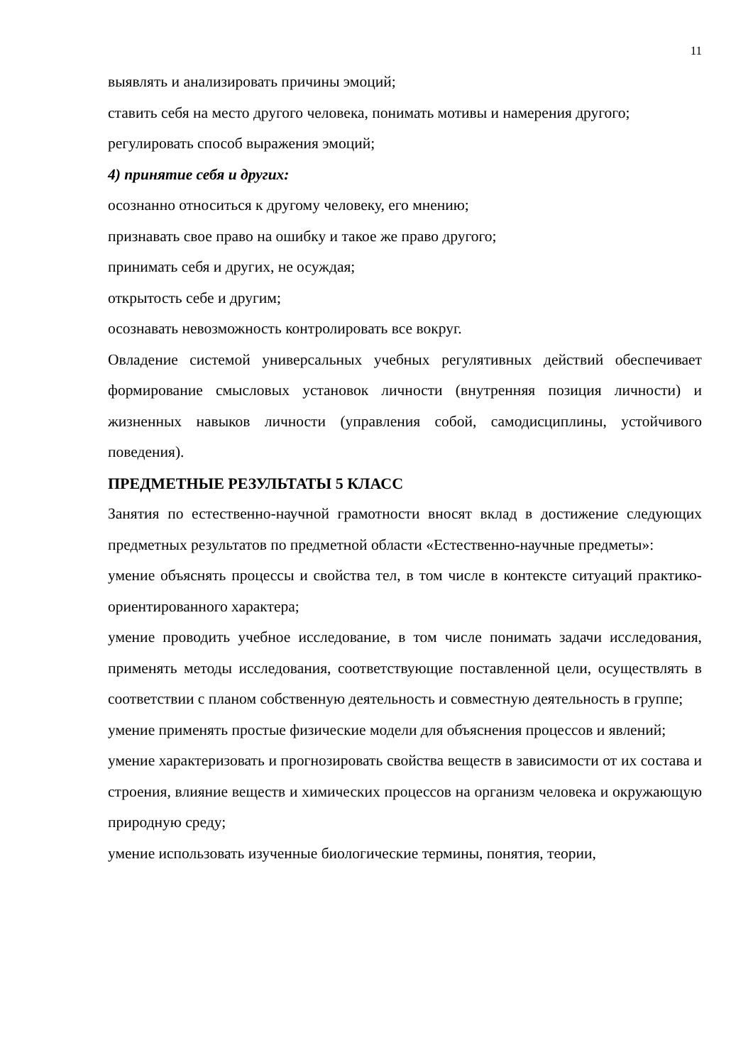11
выявлять и анализировать причины эмоций;
ставить себя на место другого человека, понимать мотивы и намерения другого;
регулировать способ выражения эмоций;
4) принятие себя и других:
осознанно относиться к другому человеку, его мнению;
признавать свое право на ошибку и такое же право другого;
принимать себя и других, не осуждая;
открытость себе и другим;
осознавать невозможность контролировать все вокруг.
Овладение системой универсальных учебных регулятивных действий обеспечивает формирование смысловых установок личности (внутренняя позиция личности) и жизненных навыков личности (управления собой, самодисциплины, устойчивого поведения).
ПРЕДМЕТНЫЕ РЕЗУЛЬТАТЫ 5 КЛАСС
Занятия по естественно-научной грамотности вносят вклад в достижение следующих предметных результатов по предметной области «Естественно-научные предметы»:
умение объяснять процессы и свойства тел, в том числе в контексте ситуаций практико-ориентированного характера;
умение проводить учебное исследование, в том числе понимать задачи исследования, применять методы исследования, соответствующие поставленной цели, осуществлять в соответствии с планом собственную деятельность и совместную деятельность в группе;
умение применять простые физические модели для объяснения процессов и явлений;
умение характеризовать и прогнозировать свойства веществ в зависимости от их состава и строения, влияние веществ и химических процессов на организм человека и окружающую природную среду;
умение использовать изученные биологические термины, понятия, теории,